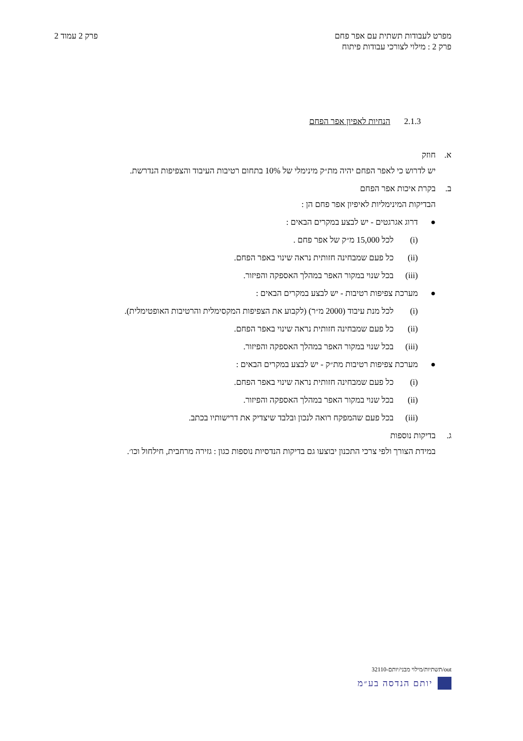מפרט לעבודות תשתית עם אפר פחם
פרק 2 : מילוי לצורכי עבודות פיתוח
פרק 2 עמוד 2
2.1.3 הנחיות לאפיון אפר הפחם
א. חוזק
יש לדרוש כי לאפר הפחם יהיה מת״ק מינימלי של 10% בתחום רטיבות העיבוד והצפיפות הנדרשת.
ב. בקרת איכות אפר הפחם
הבדיקות המינימליות לאיפיון אפר פחם הן :
● דרוג אגרגטים - יש לבצע במקרים הבאים :
(i) לכל 15,000 מ״ק של אפר פחם .
(ii) כל פעם שמבחינה חזותית נראה שינוי באפר הפחם.
(iii) בכל שנוי במקור האפר במהלך האספקה והפיזור.
● מערכת צפיפות רטיבות - יש לבצע במקרים הבאים :
(i) לכל מנת עיבוד (2000 מ״ר) (לקבוע את הצפיפות המקסימלית והרטיבות האופטימלית).
(ii) כל פעם שמבחינה חזותית נראה שינוי באפר הפחם.
(iii) בכל שנוי במקור האפר במהלך האספקה והפיזור.
● מערכת צפיפות רטיבות מת״ק - יש לבצע במקרים הבאים :
(i) כל פעם שמבחינה חזותית נראה שינוי באפר הפחם.
(ii) בכל שנוי במקור האפר במהלך האספקה והפיזור.
(iii) בכל פעם שהמפקח רואה לנכון ובלבד שיצדיק את דרישותיו בכתב.
ג. בדיקות נוספות
במידת הצורך ולפי צרכי התכנון יבוצעו גם בדיקות הנדסיות נוספות כגון : גזירה מרחבית, חילחול וכו׳.
out/תשתיות/מילוי מבני/יותם-32110
יותם הנדסה בע״מ